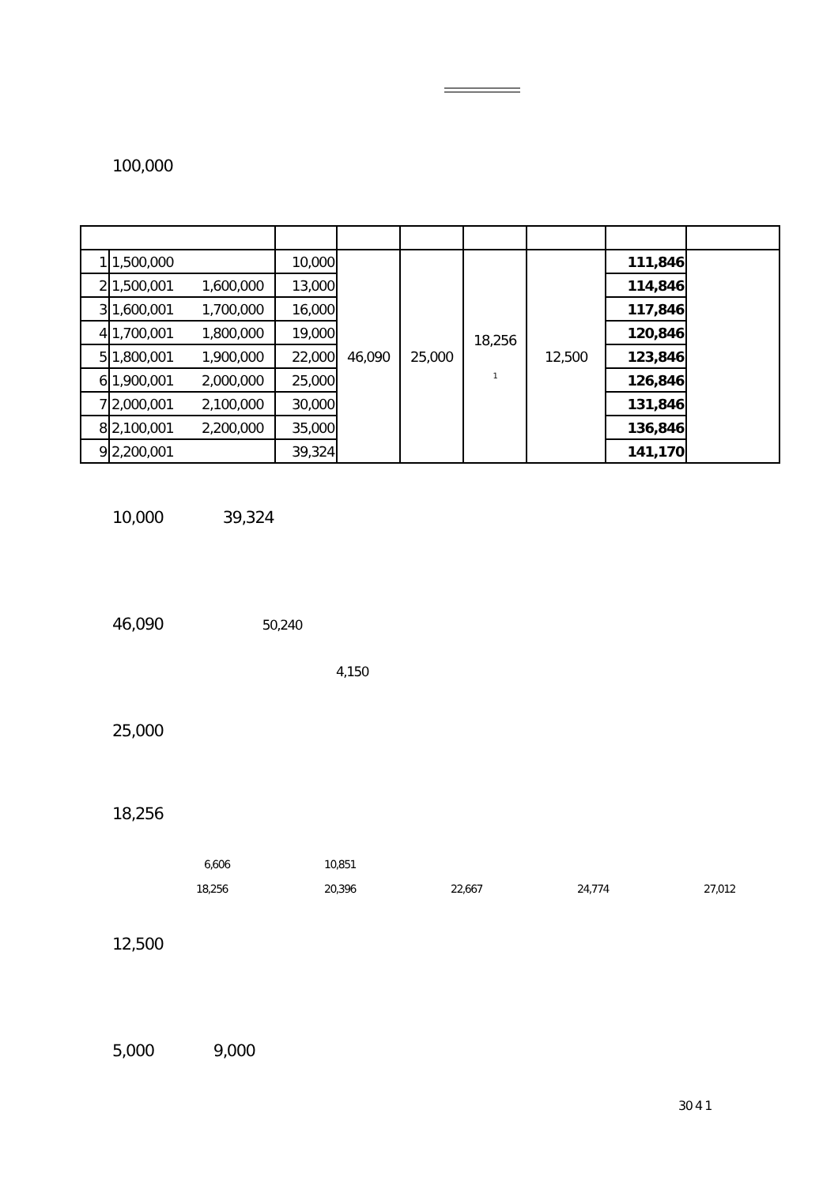100,000
| 1 | 1,500,000 | | 10,000 | 46,090 | 25,000 | 18,256 1 | 12,500 | 111,846 | |
| 2 | 1,500,001 | 1,600,000 | 13,000 | | | | | 114,846 | |
| 3 | 1,600,001 | 1,700,000 | 16,000 | | | | | 117,846 | |
| 4 | 1,700,001 | 1,800,000 | 19,000 | | | | | 120,846 | |
| 5 | 1,800,001 | 1,900,000 | 22,000 | | | | | 123,846 | |
| 6 | 1,900,001 | 2,000,000 | 25,000 | | | | | 126,846 | |
| 7 | 2,000,001 | 2,100,000 | 30,000 | | | | | 131,846 | |
| 8 | 2,100,001 | 2,200,000 | 35,000 | | | | | 136,846 | |
| 9 | 2,200,001 | | 39,324 | | | | | 141,170 | |
10,000 39,324
46,090 50,240
4,150
25,000
18,256
6,606 10,851
18,256 20,396 22,667 24,774 27,012
12,500
5,000 9,000
30 4 1